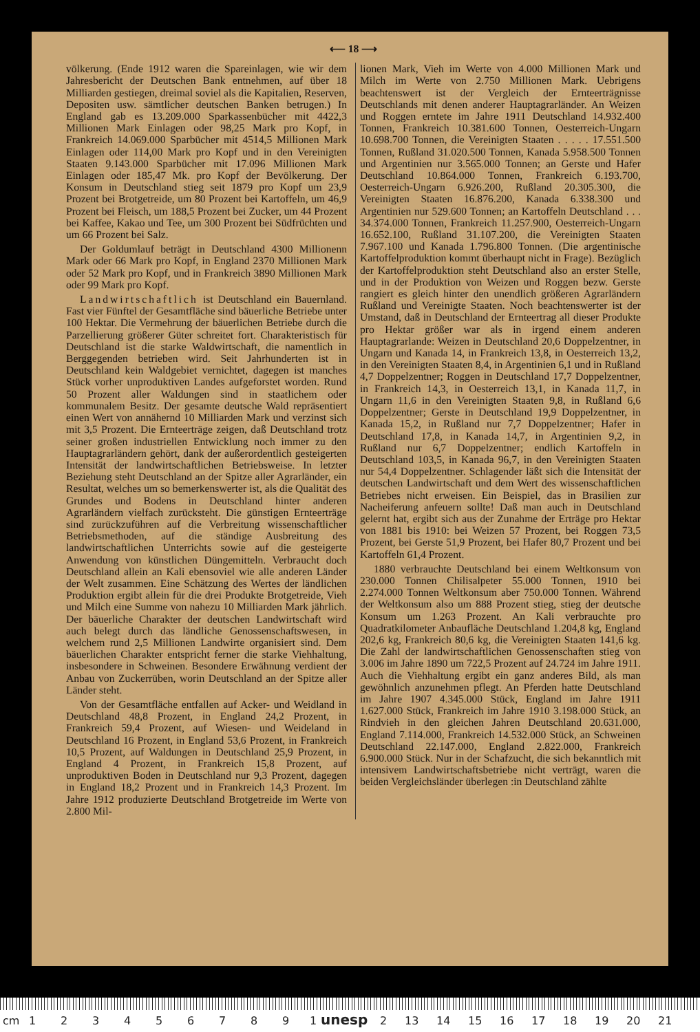⟵ 18 ⟶
völkerung. (Ende 1912 waren die Spareinlagen, wie wir dem Jahresbericht der Deutschen Bank entnehmen, auf über 18 Milliarden gestiegen, dreimal soviel als die Kapitalien, Reserven, Depositen usw. sämtlicher deutschen Banken betrugen.) In England gab es 13.209.000 Sparkassenbücher mit 4422,3 Millionen Mark Einlagen oder 98,25 Mark pro Kopf, in Frankreich 14.069.000 Sparbücher mit 4514,5 Millionen Mark Einlagen oder 114,00 Mark pro Kopf und in den Vereinigten Staaten 9.143.000 Sparbücher mit 17.096 Millionen Mark Einlagen oder 185,47 Mk. pro Kopf der Bevölkerung. Der Konsum in Deutschland stieg seit 1879 pro Kopf um 23,9 Prozent bei Brotgetreide, um 80 Prozent bei Kartoffeln, um 46,9 Prozent bei Fleisch, um 188,5 Prozent bei Zucker, um 44 Prozent bei Kaffee, Kakao und Tee, um 300 Prozent bei Südfrüchten und um 66 Prozent bei Salz.
Der Goldumlauf beträgt in Deutschland 4300 Millionenn Mark oder 66 Mark pro Kopf, in England 2370 Millionen Mark oder 52 Mark pro Kopf, und in Frankreich 3890 Millionen Mark oder 99 Mark pro Kopf.
Landwirtschaftlich ist Deutschland ein Bauernland. Fast vier Fünftel der Gesamtfläche sind bäuerliche Betriebe unter 100 Hektar. Die Vermehrung der bäuerlichen Betriebe durch die Parzellierung größerer Güter schreitet fort. Charakteristisch für Deutschland ist die starke Waldwirtschaft, die namentlich in Berggegenden betrieben wird. Seit Jahrhunderten ist in Deutschland kein Waldgebiet vernichtet, dagegen ist manches Stück vorher unproduktiven Landes aufgeforstet worden. Rund 50 Prozent aller Waldungen sind in staatlichem oder kommunalem Besitz. Der gesamte deutsche Wald repräsentiert einen Wert von annähernd 10 Milliarden Mark und verzinst sich mit 3,5 Prozent. Die Ernteerträge zeigen, daß Deutschland trotz seiner großen industriellen Entwicklung noch immer zu den Hauptagrarländern gehört, dank der außerordentlich gesteigerten Intensität der landwirtschaftlichen Betriebsweise. In letzter Beziehung steht Deutschland an der Spitze aller Agrarländer, ein Resultat, welches um so bemerkenswerter ist, als die Qualität des Grundes und Bodens in Deutschland hinter anderen Agrarländern vielfach zurücksteht. Die günstigen Ernteerträge sind zurückzuführen auf die Verbreitung wissenschaftlicher Betriebsmethoden, auf die ständige Ausbreitung des landwirtschaftlichen Unterrichts sowie auf die gesteigerte Anwendung von künstlichen Düngemitteln. Verbraucht doch Deutschland allein an Kali ebensoviel wie alle anderen Länder der Welt zusammen. Eine Schätzung des Wertes der ländlichen Produktion ergibt allein für die drei Produkte Brotgetreide, Vieh und Milch eine Summe von nahezu 10 Milliarden Mark jährlich. Der bäuerliche Charakter der deutschen Landwirtschaft wird auch belegt durch das ländliche Genossenschaftswesen, in welchem rund 2,5 Millionen Landwirte organisiert sind. Dem bäuerlichen Charakter entspricht ferner die starke Viehhaltung, insbesondere in Schweinen. Besondere Erwähnung verdient der Anbau von Zuckerrüben, worin Deutschland an der Spitze aller Länder steht.
Von der Gesamtfläche entfallen auf Acker- und Weidland in Deutschland 48,8 Prozent, in England 24,2 Prozent, in Frankreich 59,4 Prozent, auf Wiesen- und Weideland in Deutschland 16 Prozent, in England 53,6 Prozent, in Frankreich 10,5 Prozent, auf Waldungen in Deutschland 25,9 Prozent, in England 4 Prozent, in Frankreich 15,8 Prozent, auf unproduktiven Boden in Deutschland nur 9,3 Prozent, dagegen in England 18,2 Prozent und in Frankreich 14,3 Prozent. Im Jahre 1912 produzierte Deutschland Brotgetreide im Werte von 2.800 Mil-
lionen Mark, Vieh im Werte von 4.000 Millionen Mark und Milch im Werte von 2.750 Millionen Mark. Uebrigens beachtenswert ist der Vergleich der Ernteerträgnisse Deutschlands mit denen anderer Hauptagrarländer. An Weizen und Roggen erntete im Jahre 1911 Deutschland 14.932.400 Tonnen, Frankreich 10.381.600 Tonnen, Oesterreich-Ungarn 10.698.700 Tonnen, die Vereinigten Staaten . . . . . 17.551.500 Tonnen, Rußland 31.020.500 Tonnen, Kanada 5.958.500 Tonnen und Argentinien nur 3.565.000 Tonnen; an Gerste und Hafer Deutschland 10.864.000 Tonnen, Frankreich 6.193.700, Oesterreich-Ungarn 6.926.200, Rußland 20.305.300, die Vereinigten Staaten 16.876.200, Kanada 6.338.300 und Argentinien nur 529.600 Tonnen; an Kartoffeln Deutschland . . . 34.374.000 Tonnen, Frankreich 11.257.900, Oesterreich-Ungarn 16.652.100, Rußland 31.107.200, die Vereinigten Staaten 7.967.100 und Kanada 1.796.800 Tonnen. (Die argentinische Kartoffelproduktion kommt überhaupt nicht in Frage). Bezüglich der Kartoffelproduktion steht Deutschland also an erster Stelle, und in der Produktion von Weizen und Roggen bezw. Gerste rangiert es gleich hinter den unendlich größeren Agrarländern Rußland und Vereinigte Staaten. Noch beachtenswerter ist der Umstand, daß in Deutschland der Ernteertrag all dieser Produkte pro Hektar größer war als in irgend einem anderen Hauptagrarlande: Weizen in Deutschland 20,6 Doppelzentner, in Ungarn und Kanada 14, in Frankreich 13,8, in Oesterreich 13,2, in den Vereinigten Staaten 8,4, in Argentinien 6,1 und in Rußland 4,7 Doppelzentner; Roggen in Deutschland 17,7 Doppelzentner, in Frankreich 14,3, in Oesterreich 13,1, in Kanada 11,7, in Ungarn 11,6 in den Vereinigten Staaten 9,8, in Rußland 6,6 Doppelzentner; Gerste in Deutschland 19,9 Doppelzentner, in Kanada 15,2, in Rußland nur 7,7 Doppelzentner; Hafer in Deutschland 17,8, in Kanada 14,7, in Argentinien 9,2, in Rußland nur 6,7 Doppelzentner; endlich Kartoffeln in Deutschland 103,5, in Kanada 96,7, in den Vereinigten Staaten nur 54,4 Doppelzentner. Schlagender läßt sich die Intensität der deutschen Landwirtschaft und dem Wert des wissenschaftlichen Betriebes nicht erweisen. Ein Beispiel, das in Brasilien zur Nacheiferung anfeuern sollte! Daß man auch in Deutschland gelernt hat, ergibt sich aus der Zunahme der Erträge pro Hektar von 1881 bis 1910: bei Weizen 57 Prozent, bei Roggen 73,5 Prozent, bei Gerste 51,9 Prozent, bei Hafer 80,7 Prozent und bei Kartoffeln 61,4 Prozent.
1880 verbrauchte Deutschland bei einem Weltkonsum von 230.000 Tonnen Chilisalpeter 55.000 Tonnen, 1910 bei 2.274.000 Tonnen Weltkonsum aber 750.000 Tonnen. Während der Weltkonsum also um 888 Prozent stieg, stieg der deutsche Konsum um 1.263 Prozent. An Kali verbrauchte pro Quadratkilometer Anbaufläche Deutschland 1.204,8 kg, England 202,6 kg, Frankreich 80,6 kg, die Vereinigten Staaten 141,6 kg. Die Zahl der landwirtschaftlichen Genossenschaften stieg von 3.006 im Jahre 1890 um 722,5 Prozent auf 24.724 im Jahre 1911. Auch die Viehhaltung ergibt ein ganz anderes Bild, als man gewöhnlich anzunehmen pflegt. An Pferden hatte Deutschland im Jahre 1907 4.345.000 Stück, England im Jahre 1911 1.627.000 Stück, Frankreich im Jahre 1910 3.198.000 Stück, an Rindvieh in den gleichen Jahren Deutschland 20.631.000, England 7.114.000, Frankreich 14.532.000 Stück, an Schweinen Deutschland 22.147.000, England 2.822.000, Frankreich 6.900.000 Stück. Nur in der Schafzucht, die sich bekanntlich mit intensivem Landwirtschaftsbetriebe nicht verträgt, waren die beiden Vergleichsländer überlegen :in Deutschland zählte
cm 1 2 3 4 5 6 7 8 9 1 unesp 2 13 14 15 16 17 18 19 20 21